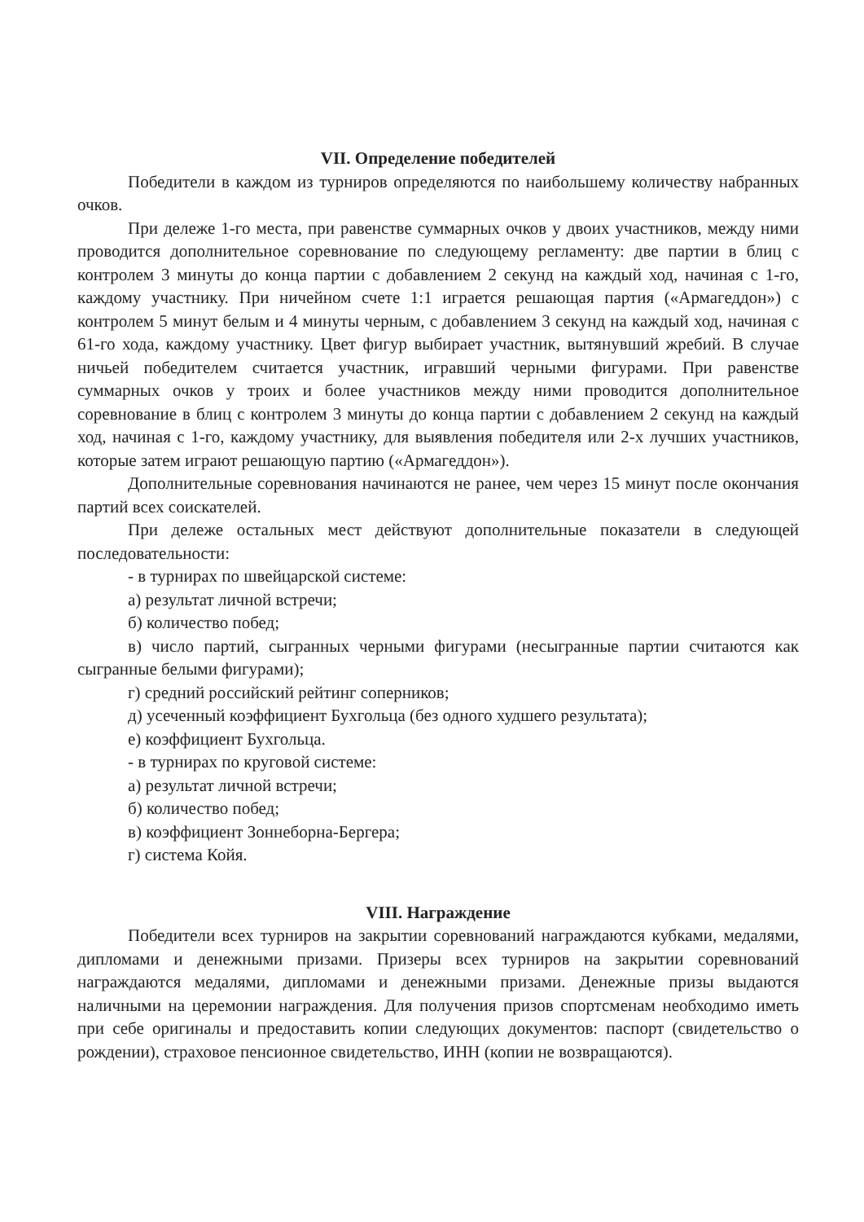VII. Определение победителей
Победители в каждом из турниров определяются по наибольшему количеству набранных очков.
При дележе 1-го места, при равенстве суммарных очков у двоих участников, между ними проводится дополнительное соревнование по следующему регламенту: две партии в блиц с контролем 3 минуты до конца партии с добавлением 2 секунд на каждый ход, начиная с 1-го, каждому участнику. При ничейном счете 1:1 играется решающая партия («Армагеддон») с контролем 5 минут белым и 4 минуты черным, с добавлением 3 секунд на каждый ход, начиная с 61-го хода, каждому участнику. Цвет фигур выбирает участник, вытянувший жребий. В случае ничьей победителем считается участник, игравший черными фигурами. При равенстве суммарных очков у троих и более участников между ними проводится дополнительное соревнование в блиц с контролем 3 минуты до конца партии с добавлением 2 секунд на каждый ход, начиная с 1-го, каждому участнику, для выявления победителя или 2-х лучших участников, которые затем играют решающую партию («Армагеддон»).
Дополнительные соревнования начинаются не ранее, чем через 15 минут после окончания партий всех соискателей.
При дележе остальных мест действуют дополнительные показатели в следующей последовательности:
- в турнирах по швейцарской системе:
а) результат личной встречи;
б) количество побед;
в) число партий, сыгранных черными фигурами (несыгранные партии считаются как сыгранные белыми фигурами);
г) средний российский рейтинг соперников;
д) усеченный коэффициент Бухгольца (без одного худшего результата);
е) коэффициент Бухгольца.
- в турнирах по круговой системе:
а) результат личной встречи;
б) количество побед;
в) коэффициент Зоннеборна-Бергера;
г) система Койя.
VIII. Награждение
Победители всех турниров на закрытии соревнований награждаются кубками, медалями, дипломами и денежными призами. Призеры всех турниров на закрытии соревнований награждаются медалями, дипломами и денежными призами. Денежные призы выдаются наличными на церемонии награждения. Для получения призов спортсменам необходимо иметь при себе оригиналы и предоставить копии следующих документов: паспорт (свидетельство о рождении), страховое пенсионное свидетельство, ИНН (копии не возвращаются).